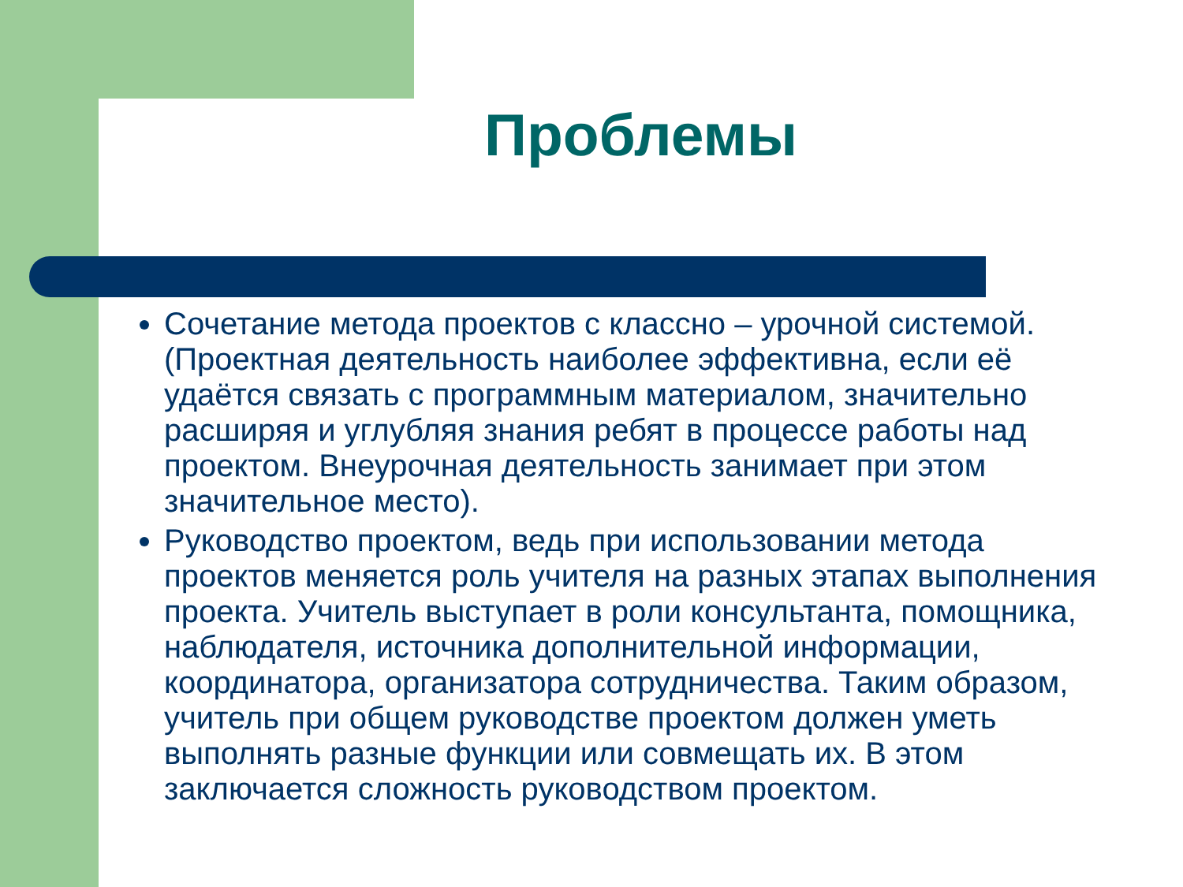Проблемы
Сочетание метода проектов с классно – урочной системой. (Проектная деятельность наиболее эффективна, если её удаётся связать с программным материалом, значительно расширяя и углубляя знания ребят в процессе работы над проектом. Внеурочная деятельность занимает при этом значительное место).
Руководство проектом, ведь при использовании метода проектов меняется роль учителя на разных этапах выполнения проекта. Учитель выступает в роли консультанта, помощника, наблюдателя, источника дополнительной информации, координатора, организатора сотрудничества. Таким образом, учитель при общем руководстве проектом должен уметь выполнять разные функции или совмещать их. В этом заключается сложность руководством проектом.